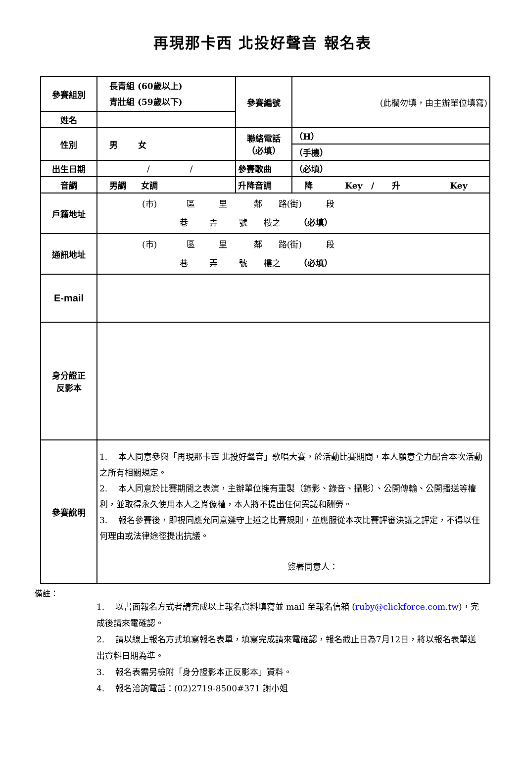再現那卡西 北投好聲音 報名表
| 參賽組別 | 長青組 (60歲以上) 青壯組 (59歲以下) | 參賽編號 | (此欄勿填，由主辦單位填寫) |
| 姓名 | | | |
| 性別 | 男 女 | 聯絡電話 （必填） | （H） |
| | | | （手機） |
| 出生日期 | / / | 參賽歌曲 | （必填） |
| 音調 | 男調 女調 | 升降音調 | 降 Key / 升 Key |
| 戶籍地址 | (市) 區 里 鄰 路(街) 段 巷 弄 號 樓之 （必填） | | |
| 通訊地址 | (市) 區 里 鄰 路(街) 段 巷 弄 號 樓之 （必填） | | |
| E-mail | | | |
| 身分證正 反影本 | | | |
| 參賽說明 | 1. 本人同意參與「再現那卡西 北投好聲音」歌唱大賽，於活動比賽期間，本人願意全力配合本次活動之所有相關規定。 2. 本人同意於比賽期間之表演，主辦單位擁有重製（錄影、錄音、攝影）、公開傳輸、公開播送等權利，並取得永久使用本人之肖像權，本人將不提出任何異議和酬勞。 3. 報名參賽後，即視同應允同意遵守上述之比賽規則，並應服從本次比賽評審決議之評定，不得以任何理由或法律途徑提出抗議。 簽署同意人： | | |
備註：
1. 以書面報名方式者請完成以上報名資料填寫並 mail 至報名信箱 (ruby@clickforce.com.tw)，完成後請來電確認。
2. 請以線上報名方式填寫報名表單，填寫完成請來電確認，報名截止日為7月12日，將以報名表單送出資料日期為準。
3. 報名表需另檢附「身分證影本正反影本」資料。
4. 報名洽詢電話：(02)2719-8500#371 謝小姐